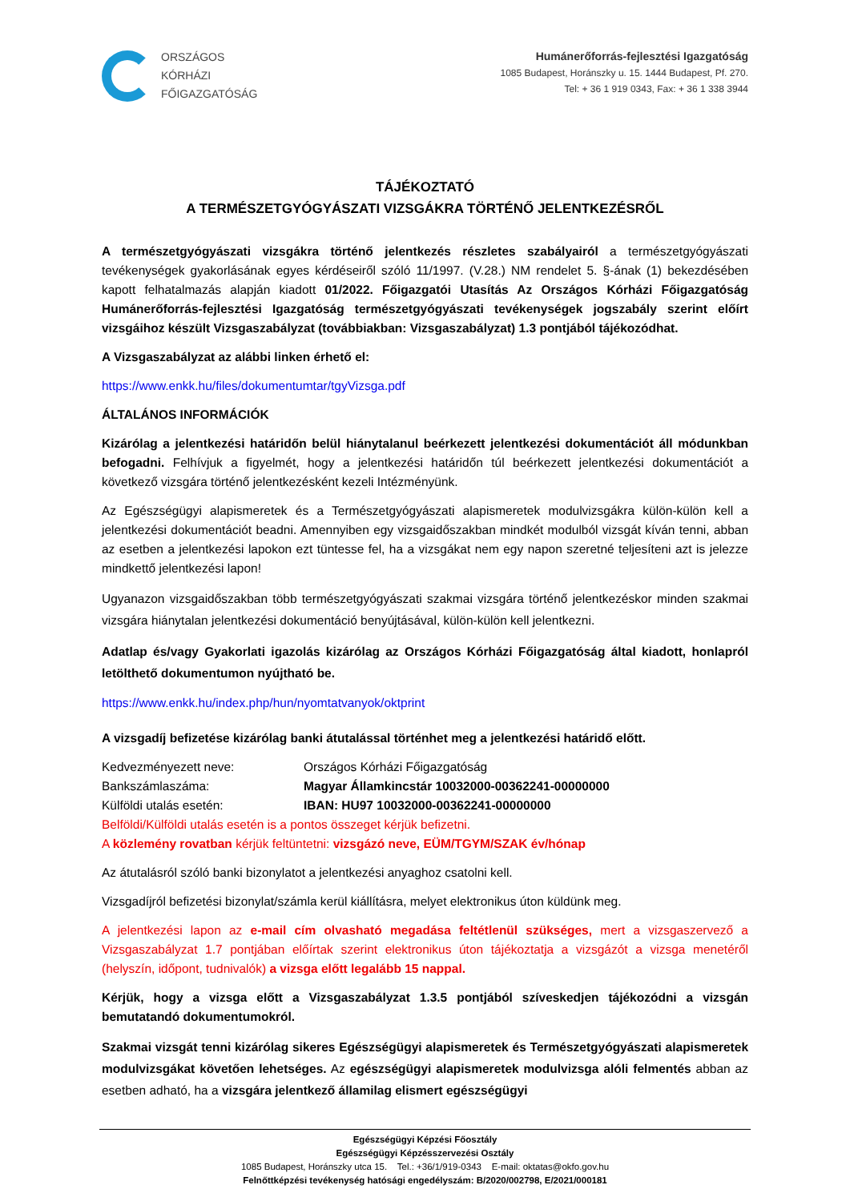ORSZÁGOS
KÓRHÁZI
FŐIGAZGATÓSÁG
Humánerőforrás-fejlesztési Igazgatóság
1085 Budapest, Horánszky u. 15. 1444 Budapest, Pf. 270.
Tel: + 36 1 919 0343, Fax: + 36 1 338 3944
TÁJÉKOZTATÓ
A TERMÉSZETGYÓGYÁSZATI VIZSGÁKRA TÖRTÉNŐ JELENTKEZÉSRŐL
A természetgyógyászati vizsgákra történő jelentkezés részletes szabályairól a természetgyógyászati tevékenységek gyakorlásának egyes kérdéseiről szóló 11/1997. (V.28.) NM rendelet 5. §-ának (1) bekezdésében kapott felhatalmazás alapján kiadott 01/2022. Főigazgatói Utasítás Az Országos Kórházi Főigazgatóság Humánerőforrás-fejlesztési Igazgatóság természetgyógyászati tevékenységek jogszabály szerint előírt vizsgáihoz készült Vizsgaszabályzat (továbbiakban: Vizsgaszabályzat) 1.3 pontjából tájékozódhat.
A Vizsgaszabályzat az alábbi linken érhető el:
https://www.enkk.hu/files/dokumentumtar/tgyVizsga.pdf
ÁLTALÁNOS INFORMÁCIÓK
Kizárólag a jelentkezési határidőn belül hiánytalanul beérkezett jelentkezési dokumentációt áll módunkban befogadni. Felhívjuk a figyelmét, hogy a jelentkezési határidőn túl beérkezett jelentkezési dokumentációt a következő vizsgára történő jelentkezésként kezeli Intézményünk.
Az Egészségügyi alapismeretek és a Természetgyógyászati alapismeretek modulvizsgákra külön-külön kell a jelentkezési dokumentációt beadni. Amennyiben egy vizsgaidőszakban mindkét modulból vizsgát kíván tenni, abban az esetben a jelentkezési lapokon ezt tüntesse fel, ha a vizsgákat nem egy napon szeretné teljesíteni azt is jelezze mindkettő jelentkezési lapon!
Ugyanazon vizsgaidőszakban több természetgyógyászati szakmai vizsgára történő jelentkezéskor minden szakmai vizsgára hiánytalan jelentkezési dokumentáció benyújtásával, külön-külön kell jelentkezni.
Adatlap és/vagy Gyakorlati igazolás kizárólag az Országos Kórházi Főigazgatóság által kiadott, honlapról letölthető dokumentumon nyújtható be.
https://www.enkk.hu/index.php/hun/nyomtatvanyok/oktprint
A vizsgadíj befizetése kizárólag banki átutalással történhet meg a jelentkezési határidő előtt.
| Kedvezményezett neve: | Országos Kórházi Főigazgatóság |
| Bankszámlaszáma: | Magyar Államkincstár 10032000-00362241-00000000 |
| Külföldi utalás esetén: | IBAN: HU97 10032000-00362241-00000000 |
Belföldi/Külföldi utalás esetén is a pontos összeget kérjük befizetni.
A közlemény rovatban kérjük feltüntetni: vizsgázó neve, EÜM/TGYM/SZAK év/hónap
Az átutalásról szóló banki bizonylatot a jelentkezési anyaghoz csatolni kell.
Vizsgadíjról befizetési bizonylat/számla kerül kiállításra, melyet elektronikus úton küldünk meg.
A jelentkezési lapon az e-mail cím olvasható megadása feltétlenül szükséges, mert a vizsgaszervező a Vizsgaszabályzat 1.7 pontjában előírtak szerint elektronikus úton tájékoztatja a vizsgázót a vizsga menetéről (helyszín, időpont, tudnivalók) a vizsga előtt legalább 15 nappal.
Kérjük, hogy a vizsga előtt a Vizsgaszabályzat 1.3.5 pontjából szíveskedjen tájékozódni a vizsgán bemutatandó dokumentumokról.
Szakmai vizsgát tenni kizárólag sikeres Egészségügyi alapismeretek és Természetgyógyászati alapismeretek modulvizsgákat követően lehetséges. Az egészségügyi alapismeretek modulvizsga alóli felmentés abban az esetben adható, ha a vizsgára jelentkező államilag elismert egészségügyi
Egészségügyi Képzési Főosztály
Egészségügyi Képzésszervezési Osztály
1085 Budapest, Horánszky utca 15. Tel.: +36/1/919-0343 E-mail: oktatas@okfo.gov.hu
Felnőttképzési tevékenység hatósági engedélyszám: B/2020/002798, E/2021/000181